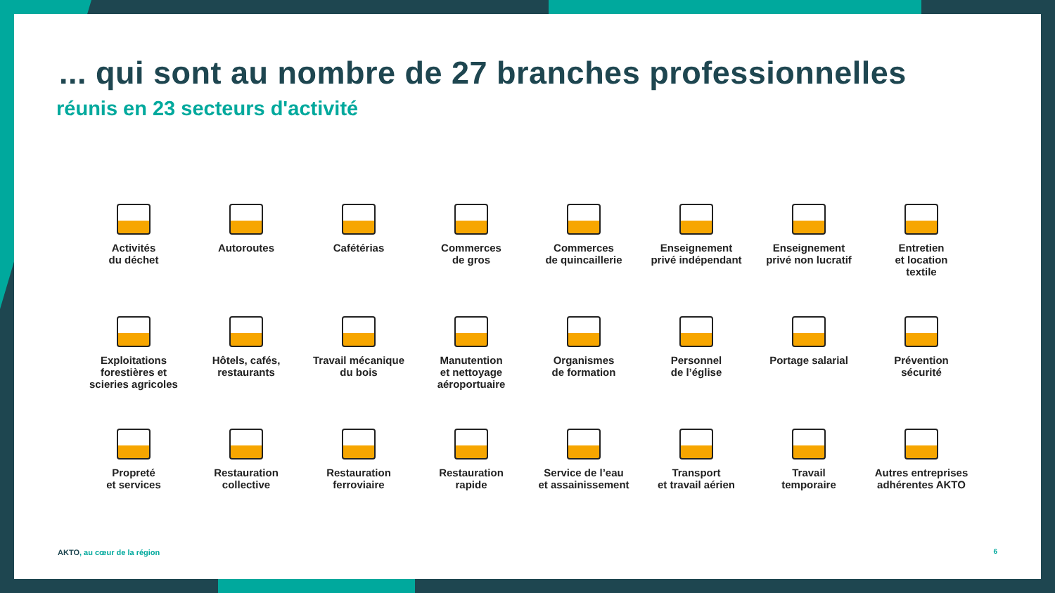... qui sont au nombre de 27 branches professionnelles
réunis en 23 secteurs d'activité
Activités
du déchet
Autoroutes
Cafétérias
Commerces
de gros
Commerces
de quincaillerie
Enseignement
privé indépendant
Enseignement
privé non lucratif
Entretien
et location
textile
Exploitations
forestières et
scieries agricoles
Hôtels, cafés,
restaurants
Travail mécanique
du bois
Manutention
et nettoyage
aéroportuaire
Organismes
de formation
Personnel
de l’église
Portage salarial
Prévention
sécurité
Propreté
et services
Restauration
collective
Restauration
ferroviaire
Restauration
rapide
Service de l’eau
et assainissement
Transport
et travail aérien
Travail
temporaire
Autres entreprises
adhérentes AKTO
AKTO, au cœur de la région 6